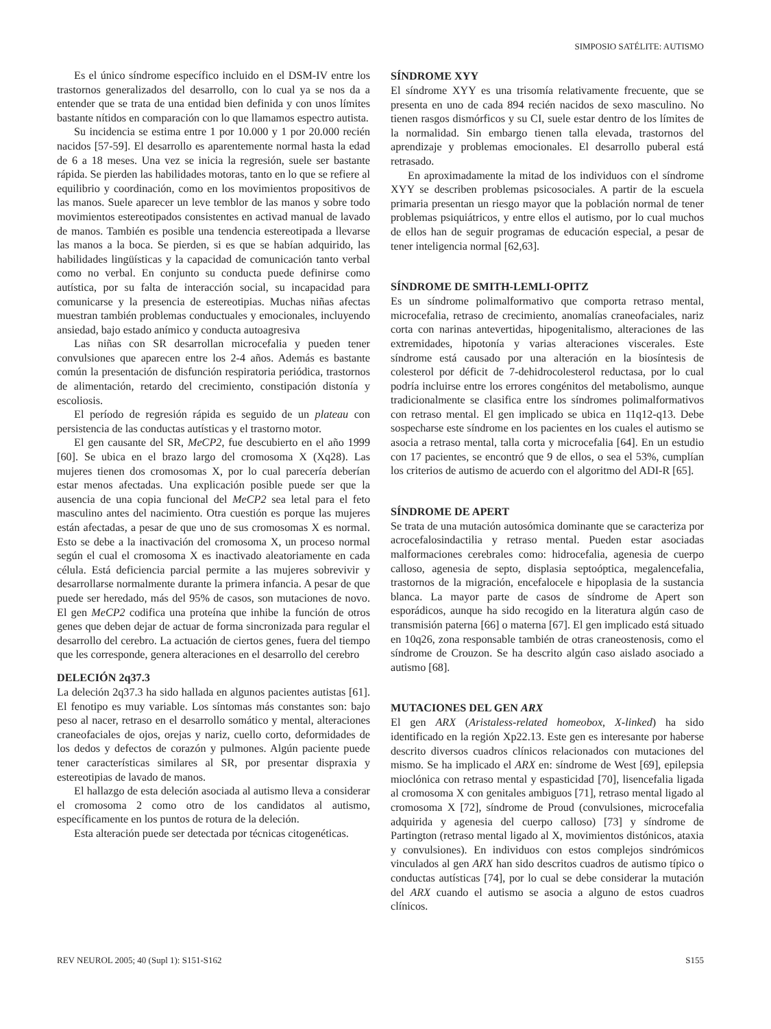SIMPOSIO SATÉLITE: AUTISMO
Es el único síndrome específico incluido en el DSM-IV entre los trastornos generalizados del desarrollo, con lo cual ya se nos da a entender que se trata de una entidad bien definida y con unos límites bastante nítidos en comparación con lo que llamamos espectro autista.
Su incidencia se estima entre 1 por 10.000 y 1 por 20.000 recién nacidos [57-59]. El desarrollo es aparentemente normal hasta la edad de 6 a 18 meses. Una vez se inicia la regresión, suele ser bastante rápida. Se pierden las habilidades motoras, tanto en lo que se refiere al equilibrio y coordinación, como en los movimientos propositivos de las manos. Suele aparecer un leve temblor de las manos y sobre todo movimientos estereotipados consistentes en activad manual de lavado de manos. También es posible una tendencia estereotipada a llevarse las manos a la boca. Se pierden, si es que se habían adquirido, las habilidades lingüísticas y la capacidad de comunicación tanto verbal como no verbal. En conjunto su conducta puede definirse como autística, por su falta de interacción social, su incapacidad para comunicarse y la presencia de estereotipias. Muchas niñas afectas muestran también problemas conductuales y emocionales, incluyendo ansiedad, bajo estado anímico y conducta autoagresiva
Las niñas con SR desarrollan microcefalia y pueden tener convulsiones que aparecen entre los 2-4 años. Además es bastante común la presentación de disfunción respiratoria periódica, trastornos de alimentación, retardo del crecimiento, constipación distonía y escoliosis.
El período de regresión rápida es seguido de un plateau con persistencia de las conductas autísticas y el trastorno motor.
El gen causante del SR, MeCP2, fue descubierto en el año 1999 [60]. Se ubica en el brazo largo del cromosoma X (Xq28). Las mujeres tienen dos cromosomas X, por lo cual parecería deberían estar menos afectadas. Una explicación posible puede ser que la ausencia de una copia funcional del MeCP2 sea letal para el feto masculino antes del nacimiento. Otra cuestión es porque las mujeres están afectadas, a pesar de que uno de sus cromosomas X es normal. Esto se debe a la inactivación del cromosoma X, un proceso normal según el cual el cromosoma X es inactivado aleatoriamente en cada célula. Está deficiencia parcial permite a las mujeres sobrevivir y desarrollarse normalmente durante la primera infancia. A pesar de que puede ser heredado, más del 95% de casos, son mutaciones de novo. El gen MeCP2 codifica una proteína que inhibe la función de otros genes que deben dejar de actuar de forma sincronizada para regular el desarrollo del cerebro. La actuación de ciertos genes, fuera del tiempo que les corresponde, genera alteraciones en el desarrollo del cerebro
DELECIÓN 2q37.3
La deleción 2q37.3 ha sido hallada en algunos pacientes autistas [61]. El fenotipo es muy variable. Los síntomas más constantes son: bajo peso al nacer, retraso en el desarrollo somático y mental, alteraciones craneofaciales de ojos, orejas y nariz, cuello corto, deformidades de los dedos y defectos de corazón y pulmones. Algún paciente puede tener características similares al SR, por presentar dispraxia y estereotipias de lavado de manos.
El hallazgo de esta deleción asociada al autismo lleva a considerar el cromosoma 2 como otro de los candidatos al autismo, específicamente en los puntos de rotura de la deleción.
Esta alteración puede ser detectada por técnicas citogenéticas.
SÍNDROME XYY
El síndrome XYY es una trisomía relativamente frecuente, que se presenta en uno de cada 894 recién nacidos de sexo masculino. No tienen rasgos dismórficos y su CI, suele estar dentro de los límites de la normalidad. Sin embargo tienen talla elevada, trastornos del aprendizaje y problemas emocionales. El desarrollo puberal está retrasado.
En aproximadamente la mitad de los individuos con el síndrome XYY se describen problemas psicosociales. A partir de la escuela primaria presentan un riesgo mayor que la población normal de tener problemas psiquiátricos, y entre ellos el autismo, por lo cual muchos de ellos han de seguir programas de educación especial, a pesar de tener inteligencia normal [62,63].
SÍNDROME DE SMITH-LEMLI-OPITZ
Es un síndrome polimalformativo que comporta retraso mental, microcefalia, retraso de crecimiento, anomalías craneofaciales, nariz corta con narinas antevertidas, hipogenitalismo, alteraciones de las extremidades, hipotonía y varias alteraciones viscerales. Este síndrome está causado por una alteración en la biosíntesis de colesterol por déficit de 7-dehidrocolesterol reductasa, por lo cual podría incluirse entre los errores congénitos del metabolismo, aunque tradicionalmente se clasifica entre los síndromes polimalformativos con retraso mental. El gen implicado se ubica en 11q12-q13. Debe sospecharse este síndrome en los pacientes en los cuales el autismo se asocia a retraso mental, talla corta y microcefalia [64]. En un estudio con 17 pacientes, se encontró que 9 de ellos, o sea el 53%, cumplían los criterios de autismo de acuerdo con el algoritmo del ADI-R [65].
SÍNDROME DE APERT
Se trata de una mutación autosómica dominante que se caracteriza por acrocefalosindactilia y retraso mental. Pueden estar asociadas malformaciones cerebrales como: hidrocefalia, agenesia de cuerpo calloso, agenesia de septo, displasia septoóptica, megalencefalia, trastornos de la migración, encefalocele e hipoplasia de la sustancia blanca. La mayor parte de casos de síndrome de Apert son esporádicos, aunque ha sido recogido en la literatura algún caso de transmisión paterna [66] o materna [67]. El gen implicado está situado en 10q26, zona responsable también de otras craneostenosis, como el síndrome de Crouzon. Se ha descrito algún caso aislado asociado a autismo [68].
MUTACIONES DEL GEN ARX
El gen ARX (Aristaless-related homeobox, X-linked) ha sido identificado en la región Xp22.13. Este gen es interesante por haberse descrito diversos cuadros clínicos relacionados con mutaciones del mismo. Se ha implicado el ARX en: síndrome de West [69], epilepsia mioclónica con retraso mental y espasticidad [70], lisencefalia ligada al cromosoma X con genitales ambiguos [71], retraso mental ligado al cromosoma X [72], síndrome de Proud (convulsiones, microcefalia adquirida y agenesia del cuerpo calloso) [73] y síndrome de Partington (retraso mental ligado al X, movimientos distónicos, ataxia y convulsiones). En individuos con estos complejos sindrómicos vinculados al gen ARX han sido descritos cuadros de autismo típico o conductas autísticas [74], por lo cual se debe considerar la mutación del ARX cuando el autismo se asocia a alguno de estos cuadros clínicos.
REV NEUROL 2005; 40 (Supl 1): S151-S162 S155